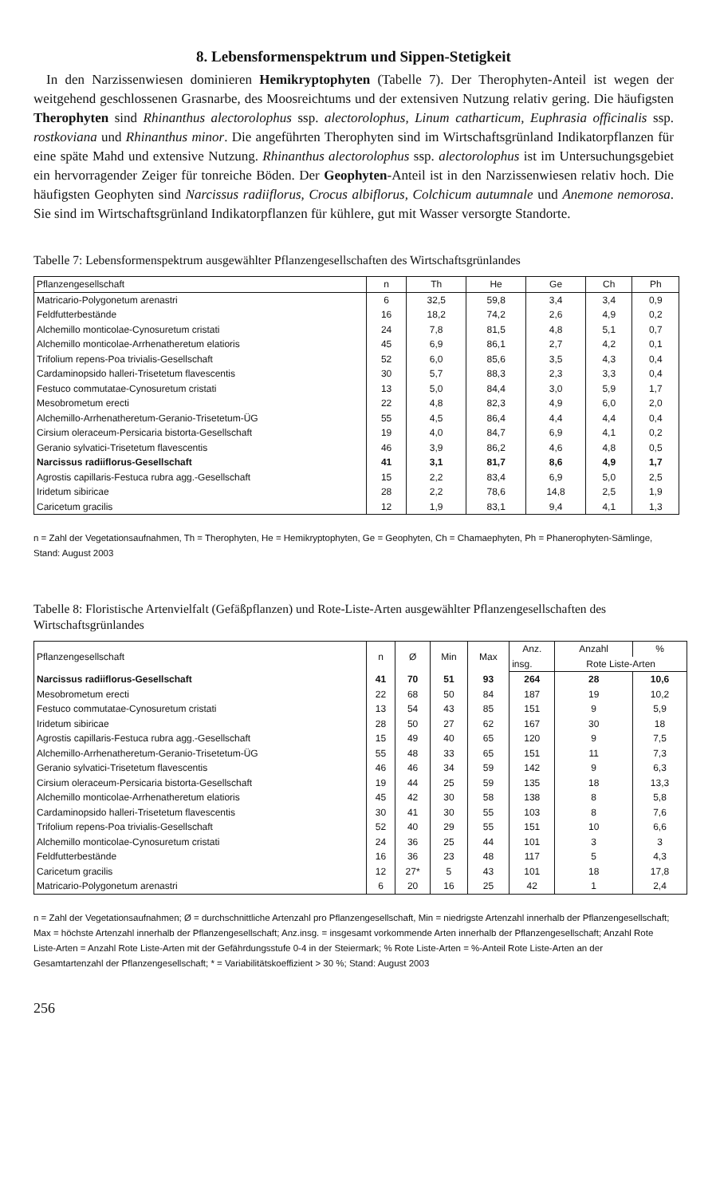8. Lebensformenspektrum und Sippen-Stetigkeit
In den Narzissenwiesen dominieren Hemikryptophyten (Tabelle 7). Der Therophyten-Anteil ist wegen der weitgehend geschlossenen Grasnarbe, des Moosreichtums und der extensiven Nutzung relativ gering. Die häufigsten Therophyten sind Rhinanthus alectorolophus ssp. alectorolophus, Linum catharticum, Euphrasia officinalis ssp. rostkoviana und Rhinanthus minor. Die angeführten Therophyten sind im Wirtschaftsgrünland Indikatorpflanzen für eine späte Mahd und extensive Nutzung. Rhinanthus alectorolophus ssp. alectorolophus ist im Untersuchungsgebiet ein hervorragender Zeiger für tonreiche Böden. Der Geophyten-Anteil ist in den Narzissenwiesen relativ hoch. Die häufigsten Geophyten sind Narcissus radiiflorus, Crocus albiflorus, Colchicum autumnale und Anemone nemorosa. Sie sind im Wirtschaftsgrünland Indikatorpflanzen für kühlere, gut mit Wasser versorgte Standorte.
Tabelle 7: Lebensformenspektrum ausgewählter Pflanzengesellschaften des Wirtschaftsgrünlandes
| Pflanzengesellschaft | n | Th | He | Ge | Ch | Ph |
| --- | --- | --- | --- | --- | --- | --- |
| Matricario-Polygonetum arenastri | 6 | 32,5 | 59,8 | 3,4 | 3,4 | 0,9 |
| Feldfutterbestände | 16 | 18,2 | 74,2 | 2,6 | 4,9 | 0,2 |
| Alchemillo monticolae-Cynosuretum cristati | 24 | 7,8 | 81,5 | 4,8 | 5,1 | 0,7 |
| Alchemillo monticolae-Arrhenatheretum elatioris | 45 | 6,9 | 86,1 | 2,7 | 4,2 | 0,1 |
| Trifolium repens-Poa trivialis-Gesellschaft | 52 | 6,0 | 85,6 | 3,5 | 4,3 | 0,4 |
| Cardaminopsido halleri-Trisetetum flavescentis | 30 | 5,7 | 88,3 | 2,3 | 3,3 | 0,4 |
| Festuco commutatae-Cynosuretum cristati | 13 | 5,0 | 84,4 | 3,0 | 5,9 | 1,7 |
| Mesobrometum erecti | 22 | 4,8 | 82,3 | 4,9 | 6,0 | 2,0 |
| Alchemillo-Arrhenatheretum-Geranio-Trisetetum-ÜG | 55 | 4,5 | 86,4 | 4,4 | 4,4 | 0,4 |
| Cirsium oleraceum-Persicaria bistorta-Gesellschaft | 19 | 4,0 | 84,7 | 6,9 | 4,1 | 0,2 |
| Geranio sylvatici-Trisetetum flavescentis | 46 | 3,9 | 86,2 | 4,6 | 4,8 | 0,5 |
| Narcissus radiiflorus-Gesellschaft | 41 | 3,1 | 81,7 | 8,6 | 4,9 | 1,7 |
| Agrostis capillaris-Festuca rubra agg.-Gesellschaft | 15 | 2,2 | 83,4 | 6,9 | 5,0 | 2,5 |
| Iridetum sibiricae | 28 | 2,2 | 78,6 | 14,8 | 2,5 | 1,9 |
| Caricetum gracilis | 12 | 1,9 | 83,1 | 9,4 | 4,1 | 1,3 |
n = Zahl der Vegetationsaufnahmen, Th = Therophyten, He = Hemikryptophyten, Ge = Geophyten, Ch = Chamaephyten, Ph = Phanerophyten-Sämlinge, Stand: August 2003
Tabelle 8: Floristische Artenvielfalt (Gefäßpflanzen) und Rote-Liste-Arten ausgewählter Pflanzengesellschaften des Wirtschaftsgrünlandes
| Pflanzengesellschaft | n | Ø | Min | Max | Anz. | Anzahl | % |
| --- | --- | --- | --- | --- | --- | --- | --- |
| | | | | | insg. | Rote Liste-Arten | |
| Narcissus radiiflorus-Gesellschaft | 41 | 70 | 51 | 93 | 264 | 28 | 10,6 |
| Mesobrometum erecti | 22 | 68 | 50 | 84 | 187 | 19 | 10,2 |
| Festuco commutatae-Cynosuretum cristati | 13 | 54 | 43 | 85 | 151 | 9 | 5,9 |
| Iridetum sibiricae | 28 | 50 | 27 | 62 | 167 | 30 | 18 |
| Agrostis capillaris-Festuca rubra agg.-Gesellschaft | 15 | 49 | 40 | 65 | 120 | 9 | 7,5 |
| Alchemillo-Arrhenatheretum-Geranio-Trisetetum-ÜG | 55 | 48 | 33 | 65 | 151 | 11 | 7,3 |
| Geranio sylvatici-Trisetetum flavescentis | 46 | 46 | 34 | 59 | 142 | 9 | 6,3 |
| Cirsium oleraceum-Persicaria bistorta-Gesellschaft | 19 | 44 | 25 | 59 | 135 | 18 | 13,3 |
| Alchemillo monticolae-Arrhenatheretum elatioris | 45 | 42 | 30 | 58 | 138 | 8 | 5,8 |
| Cardaminopsido halleri-Trisetetum flavescentis | 30 | 41 | 30 | 55 | 103 | 8 | 7,6 |
| Trifolium repens-Poa trivialis-Gesellschaft | 52 | 40 | 29 | 55 | 151 | 10 | 6,6 |
| Alchemillo monticolae-Cynosuretum cristati | 24 | 36 | 25 | 44 | 101 | 3 | 3 |
| Feldfutterbestände | 16 | 36 | 23 | 48 | 117 | 5 | 4,3 |
| Caricetum gracilis | 12 | 27* | 5 | 43 | 101 | 18 | 17,8 |
| Matricario-Polygonetum arenastri | 6 | 20 | 16 | 25 | 42 | 1 | 2,4 |
n = Zahl der Vegetationsaufnahmen; Ø = durchschnittliche Artenzahl pro Pflanzengesellschaft, Min = niedrigste Artenzahl innerhalb der Pflanzengesellschaft; Max = höchste Artenzahl innerhalb der Pflanzengesellschaft; Anz.insg. = insgesamt vorkommende Arten innerhalb der Pflanzengesellschaft; Anzahl Rote Liste-Arten = Anzahl Rote Liste-Arten mit der Gefährdungsstufe 0-4 in der Steiermark; % Rote Liste-Arten = %-Anteil Rote Liste-Arten an der Gesamtartenzahl der Pflanzengesellschaft; * = Variabilitätskoeffizient > 30 %; Stand: August 2003
256